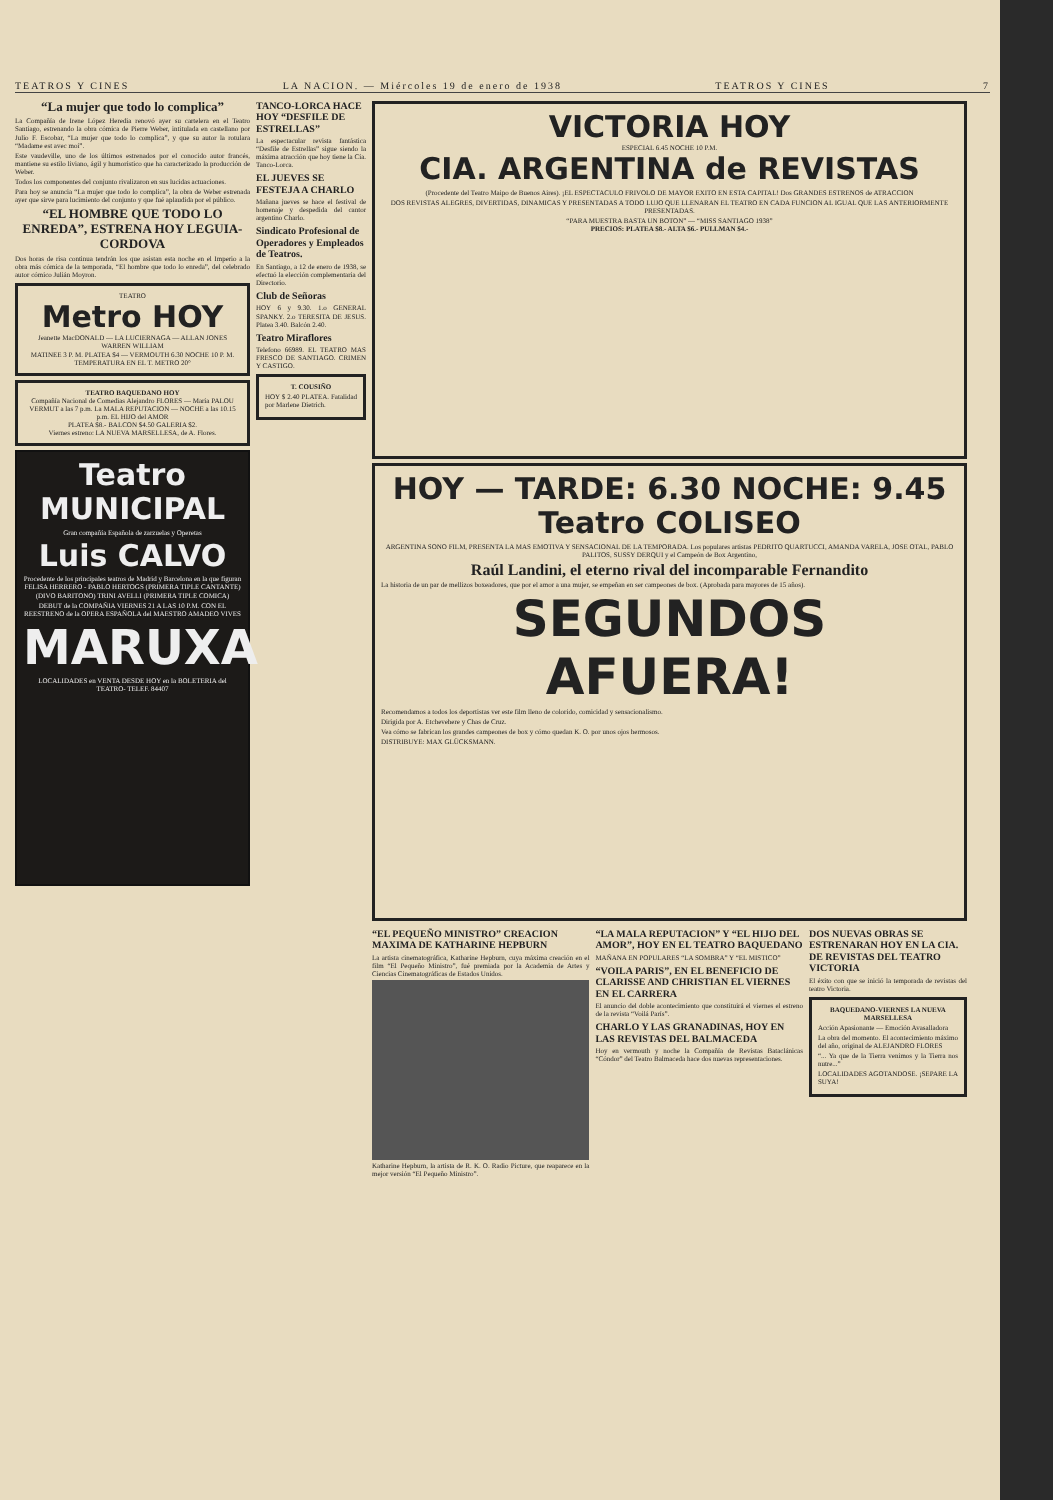TEATROS Y CINES LA NACION. — Miércoles 19 de enero de 1938 TEATROS Y CINES 7
“La mujer que todo lo complica”
La Compañía de Irene López Heredia renovó ayer su cartelera en el Teatro Santiago, estrenando la obra cómica de Pierre Weber, intitulada en castellano por Julio F. Escobar, “La mujer que todo lo complica”, y que su autor la rotulara “Madame est avec moi”.
Este vaudeville, uno de los últimos estrenados por el conocido autor francés, mantiene su estilo liviano, ágil y humorístico que ha caracterizado la producción de Weber.
Todos los componentes del conjunto rivalizaron en sus lucidas actuaciones.
Para hoy se anuncia “La mujer que todo lo complica”, la obra de Weber estrenada ayer que sirve para lucimiento del conjunto y que fué aplaudida por el público.
“EL HOMBRE QUE TODO LO ENREDA”, ESTRENA HOY LEGUIA-CORDOVA
Dos horas de risa continua tendrán los que asistan esta noche en el Imperio a la obra más cómica de la temporada, “El hombre que todo lo enreda”, del celebrado autor cómico Julián Moyron.
TEATRO
Metro HOY
Jeanette MacDONALD — LA LUCIERNAGA — ALLAN JONES WARREN WILLIAM
MATINEE 3 P. M. PLATEA $4 — VERMOUTH 6.30 NOCHE 10 P. M.
TEMPERATURA EN EL T. METRO 20°
TEATRO BAQUEDANO HOY
Compañía Nacional de Comedias Alejandro FLORES — María PALOU
VERMUT a las 7 p.m. La MALA REPUTACION — NOCHE a las 10.15 p.m. EL HIJO del AMOR
PLATEA $8.- BALCON $4.50 GALERIA $2.
Viernes estreno: LA NUEVA MARSELLESA, de A. Flores.
Teatro MUNICIPAL
Gran compañía Española de zarzuelas y Operetas
Luis CALVO
Procedente de los principales teatros de Madrid y Barcelona en la que figuran FELISA HERRERO - PABLO HERTOGS (PRIMERA TIPLE CANTANTE) (DIVO BARITONO) TRINI AVELLI (PRIMERA TIPLE COMICA)
DEBUT de la COMPAÑIA VIERNES 21 A LAS 10 P.M. CON EL REESTRENO de la OPERA ESPAÑOLA del MAESTRO AMADEO VIVES
MARUXA
LOCALIDADES en VENTA DESDE HOY en la BOLETERIA del TEATRO- TELEF. 84407
TANCO-LORCA HACE HOY “DESFILE DE ESTRELLAS”
La espectacular revista fantástica “Desfile de Estrellas” sigue siendo la máxima atracción que hoy tiene la Cía. Tanco-Lorca.
EL JUEVES SE FESTEJA A CHARLO
Mañana jueves se hace el festival de homenaje y despedida del cantor argentino Charlo.
Sindicato Profesional de Operadores y Empleados de Teatros.
En Santiago, a 12 de enero de 1938, se efectuó la elección complementaria del Directorio.
Club de Señoras
HOY 6 y 9.30. 1.o GENERAL SPANKY. 2.o TERESITA DE JESUS. Platea 3.40. Balcón 2.40.
Teatro Miraflores
Telefono 66989. EL TEATRO MAS FRESCO DE SANTIAGO. CRIMEN Y CASTIGO.
T. COUSIÑO
HOY $ 2.40 PLATEA. Fatalidad por Marlene Dietrich.
VICTORIA HOY
ESPECIAL 6.45 NOCHE 10 P.M.
CIA. ARGENTINA de REVISTAS
(Procedente del Teatro Maipo de Buenos Aires). ¡EL ESPECTACULO FRIVOLO DE MAYOR EXITO EN ESTA CAPITAL! Dos GRANDES ESTRENOS de ATRACCION
DOS REVISTAS ALEGRES, DIVERTIDAS, DINAMICAS Y PRESENTADAS A TODO LUJO QUE LLENARAN EL TEATRO EN CADA FUNCION AL IGUAL QUE LAS ANTERIORMENTE PRESENTADAS.
“PARA MUESTRA BASTA UN BOTON” — “MISS SANTIAGO 1938”
PRECIOS: PLATEA $8.- ALTA $6.- PULLMAN $4.-
HOY — TARDE: 6.30 NOCHE: 9.45 Teatro COLISEO
ARGENTINA SONO FILM, PRESENTA LA MAS EMOTIVA Y SENSACIONAL DE LA TEMPORADA. Los populares artistas PEDRITO QUARTUCCI, AMANDA VARELA, JOSE OTAL, PABLO PALITOS, SUSSY DERQUI y el Campeón de Box Argentino,
Raúl Landini, el eterno rival del incomparable Fernandito
La historia de un par de mellizos boxeadores, que por el amor a una mujer, se empeñan en ser campeones de box. (Aprobada para mayores de 15 años).
SEGUNDOS AFUERA!
Recomendamos a todos los deportistas ver este film lleno de colorido, comicidad y sensacionalismo.
Dirigida por A. Etchevehere y Chas de Cruz.
Vea cómo se fabrican los grandes campeones de box y cómo quedan K. O. por unos ojos hermosos.
DISTRIBUYE: MAX GLÜCKSMANN.
“EL PEQUEÑO MINISTRO” CREACION MAXIMA DE KATHARINE HEPBURN
La artista cinematográfica, Katharine Hepburn, cuya máxima creación en el film “El Pequeño Ministro”, fué premiada por la Academia de Artes y Ciencias Cinematográficas de Estados Unidos.
Katharine Hepburn, la artista de R. K. O. Radio Picture, que reaparece en la mejor versión “El Pequeño Ministro”.
“LA MALA REPUTACION” Y “EL HIJO DEL AMOR”, HOY EN EL TEATRO BAQUEDANO
MAÑANA EN POPULARES “LA SOMBRA” Y “EL MISTICO”
“VOILA PARIS”, EN EL BENEFICIO DE CLARISSE AND CHRISTIAN EL VIERNES EN EL CARRERA
El anuncio del doble acontecimiento que constituirá el viernes el estreno de la revista “Voilá París”.
CHARLO Y LAS GRANADINAS, HOY EN LAS REVISTAS DEL BALMACEDA
Hoy en vermouth y noche la Compañía de Revistas Bataclánicas “Cóndor” del Teatro Balmaceda hace dos nuevas representaciones.
DOS NUEVAS OBRAS SE ESTRENARAN HOY EN LA CIA. DE REVISTAS DEL TEATRO VICTORIA
El éxito con que se inició la temporada de revistas del teatro Victoria.
BAQUEDANO-VIERNES LA NUEVA MARSELLESA
Acción Apasionante — Emoción Avasalladora
La obra del momento. El acontecimiento máximo del año, original de ALEJANDRO FLORES
“... Ya que de la Tierra venimos y la Tierra nos nutre...”
LOCALIDADES AGOTANDOSE. ¡SEPARE LA SUYA!